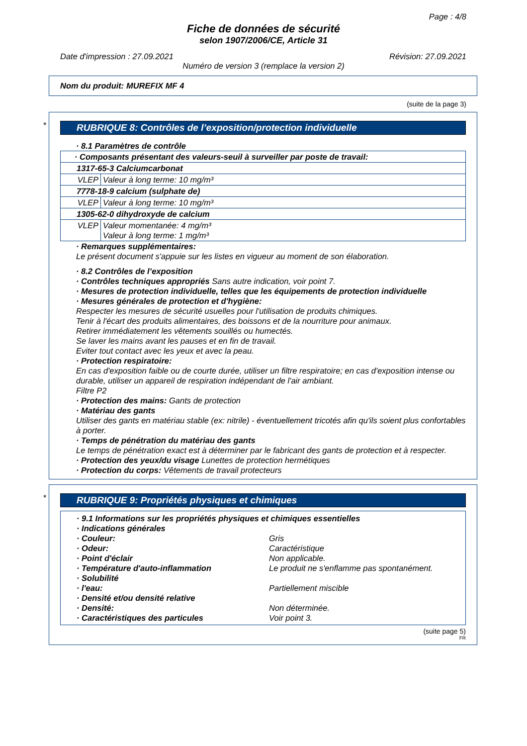Page : 4/8
Fiche de données de sécurité
selon 1907/2006/CE, Article 31
Date d'impression : 27.09.2021 Révision: 27.09.2021
Numéro de version 3 (remplace la version 2)
Nom du produit: MUREFIX MF 4
(suite de la page 3)
*
RUBRIQUE 8: Contrôles de l’exposition/protection individuelle
· 8.1 Paramètres de contrôle
| · Composants présentant des valeurs-seuil à surveiller par poste de travail: | |
| 1317-65-3 Calciumcarbonat | |
| VLEP | Valeur à long terme: 10 mg/m³ |
| 7778-18-9 calcium (sulphate de) | |
| VLEP | Valeur à long terme: 10 mg/m³ |
| 1305-62-0 dihydroxyde de calcium | |
| VLEP | Valeur momentanée: 4 mg/m³ Valeur à long terme: 1 mg/m³ |
· Remarques supplémentaires:
Le présent document s'appuie sur les listes en vigueur au moment de son élaboration.
· 8.2 Contrôles de l’exposition
· Contrôles techniques appropriés Sans autre indication, voir point 7.
· Mesures de protection individuelle, telles que les équipements de protection individuelle
· Mesures générales de protection et d'hygiène:
Respecter les mesures de sécurité usuelles pour l'utilisation de produits chimiques.
Tenir à l'écart des produits alimentaires, des boissons et de la nourriture pour animaux.
Retirer immédiatement les vêtements souillés ou humectés.
Se laver les mains avant les pauses et en fin de travail.
Eviter tout contact avec les yeux et avec la peau.
· Protection respiratoire:
En cas d'exposition faible ou de courte durée, utiliser un filtre respiratoire; en cas d'exposition intense ou durable, utiliser un appareil de respiration indépendant de l'air ambiant.
Filtre P2
· Protection des mains: Gants de protection
· Matériau des gants
Utiliser des gants en matériau stable (ex: nitrile) - éventuellement tricotés afin qu'ils soient plus confortables à porter.
· Temps de pénétration du matériau des gants
Le temps de pénétration exact est à déterminer par le fabricant des gants de protection et à respecter.
· Protection des yeux/du visage Lunettes de protection hermétiques
· Protection du corps: Vêtements de travail protecteurs
*
RUBRIQUE 9: Propriétés physiques et chimiques
· 9.1 Informations sur les propriétés physiques et chimiques essentielles
· Indications générales
· Couleur: Gris
· Odeur: Caractéristique
· Point d'éclair Non applicable.
· Température d'auto-inflammation Le produit ne s'enflamme pas spontanément.
· Solubilité
· l'eau: Partiellement miscible
· Densité et/ou densité relative
· Densité: Non déterminée.
· Caractéristiques des particules Voir point 3.
(suite page 5)
FR